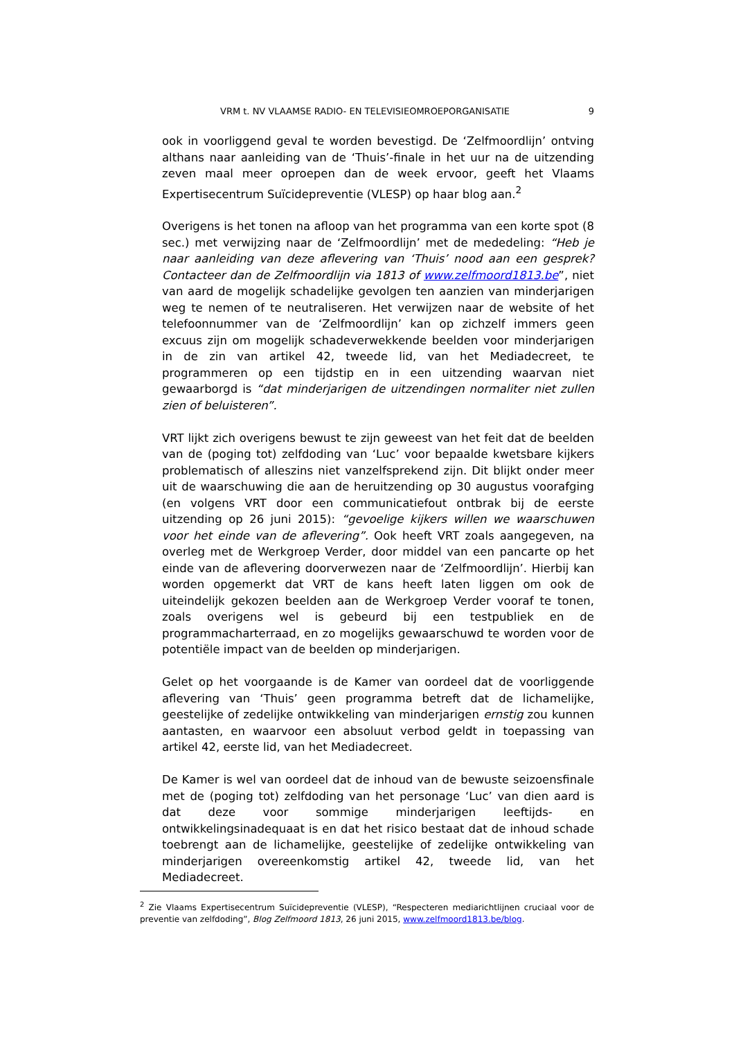VRM t. NV VLAAMSE RADIO- EN TELEVISIEOMROEPORGANISATIE 9
ook in voorliggend geval te worden bevestigd. De ‘Zelfmoordlijn’ ontving althans naar aanleiding van de ‘Thuis’-finale in het uur na de uitzending zeven maal meer oproepen dan de week ervoor, geeft het Vlaams Expertisecentrum Suïcidepreventie (VLESP) op haar blog aan.<sup>2</sup>
Overigens is het tonen na afloop van het programma van een korte spot (8 sec.) met verwijzing naar de ‘Zelfmoordlijn’ met de mededeling: “Heb je naar aanleiding van deze aflevering van ‘Thuis’ nood aan een gesprek? Contacteer dan de Zelfmoordlijn via 1813 of www.zelfmoord1813.be”, niet van aard de mogelijk schadelijke gevolgen ten aanzien van minderjarigen weg te nemen of te neutraliseren. Het verwijzen naar de website of het telefoonnummer van de ‘Zelfmoordlijn’ kan op zichzelf immers geen excuus zijn om mogelijk schadeverwekkende beelden voor minderjarigen in de zin van artikel 42, tweede lid, van het Mediadecreet, te programmeren op een tijdstip en in een uitzending waarvan niet gewaarborgd is “dat minderjarigen de uitzendingen normaliter niet zullen zien of beluisteren”.
VRT lijkt zich overigens bewust te zijn geweest van het feit dat de beelden van de (poging tot) zelfdoding van ‘Luc’ voor bepaalde kwetsbare kijkers problematisch of alleszins niet vanzelfsprekend zijn. Dit blijkt onder meer uit de waarschuwing die aan de heruitzending op 30 augustus voorafging (en volgens VRT door een communicatiefout ontbrak bij de eerste uitzending op 26 juni 2015): “gevoelige kijkers willen we waarschuwen voor het einde van de aflevering”. Ook heeft VRT zoals aangegeven, na overleg met de Werkgroep Verder, door middel van een pancarte op het einde van de aflevering doorverwezen naar de ‘Zelfmoordlijn’. Hierbij kan worden opgemerkt dat VRT de kans heeft laten liggen om ook de uiteindelijk gekozen beelden aan de Werkgroep Verder vooraf te tonen, zoals overigens wel is gebeurd bij een testpubliek en de programmacharterraad, en zo mogelijks gewaarschuwd te worden voor de potentiële impact van de beelden op minderjarigen.
Gelet op het voorgaande is de Kamer van oordeel dat de voorliggende aflevering van ‘Thuis’ geen programma betreft dat de lichamelijke, geestelijke of zedelijke ontwikkeling van minderjarigen ernstig zou kunnen aantasten, en waarvoor een absoluut verbod geldt in toepassing van artikel 42, eerste lid, van het Mediadecreet.
De Kamer is wel van oordeel dat de inhoud van de bewuste seizoensfinale met de (poging tot) zelfdoding van het personage ‘Luc’ van dien aard is dat deze voor sommige minderjarigen leeftijds- en ontwikkelingsinadequaat is en dat het risico bestaat dat de inhoud schade toebrengt aan de lichamelijke, geestelijke of zedelijke ontwikkeling van minderjarigen overeenkomstig artikel 42, tweede lid, van het Mediadecreet.
<sup>2</sup> Zie Vlaams Expertisecentrum Suïcidepreventie (VLESP), “Respecteren mediarichtlijnen cruciaal voor de preventie van zelfdoding”, Blog Zelfmoord 1813, 26 juni 2015, www.zelfmoord1813.be/blog.